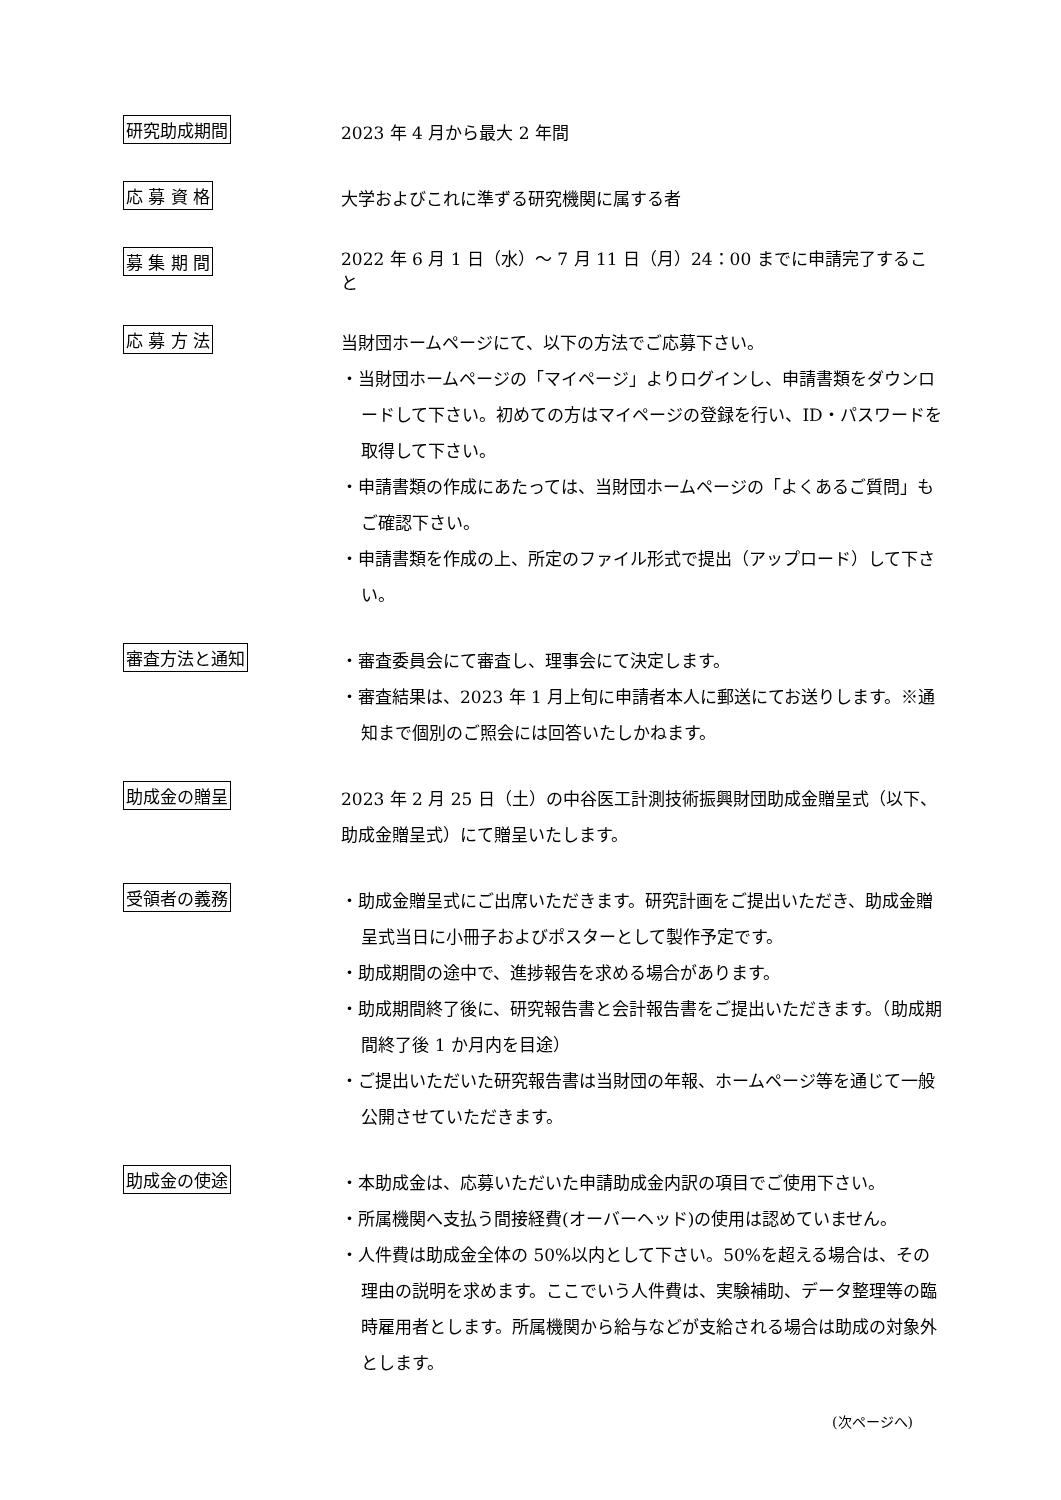研究助成期間
2023 年 4 月から最大 2 年間
応 募 資 格
大学およびこれに準ずる研究機関に属する者
募 集 期 間
2022 年 6 月 1 日（水）～ 7 月 11 日（月）24：00 までに申請完了すること
応 募 方 法
当財団ホームページにて、以下の方法でご応募下さい。
・当財団ホームページの「マイページ」よりログインし、申請書類をダウンロードして下さい。初めての方はマイページの登録を行い、ID・パスワードを取得して下さい。
・申請書類の作成にあたっては、当財団ホームページの「よくあるご質問」もご確認下さい。
・申請書類を作成の上、所定のファイル形式で提出（アップロード）して下さい。
審査方法と通知
・審査委員会にて審査し、理事会にて決定します。
・審査結果は、2023 年 1 月上旬に申請者本人に郵送にてお送りします。※通知まで個別のご照会には回答いたしかねます。
助成金の贈呈
2023 年 2 月 25 日（土）の中谷医工計測技術振興財団助成金贈呈式（以下、助成金贈呈式）にて贈呈いたします。
受領者の義務
・助成金贈呈式にご出席いただきます。研究計画をご提出いただき、助成金贈呈式当日に小冊子およびポスターとして製作予定です。
・助成期間の途中で、進捗報告を求める場合があります。
・助成期間終了後に、研究報告書と会計報告書をご提出いただきます。（助成期間終了後 1 か月内を目途）
・ご提出いただいた研究報告書は当財団の年報、ホームページ等を通じて一般公開させていただきます。
助成金の使途
・本助成金は、応募いただいた申請助成金内訳の項目でご使用下さい。
・所属機関へ支払う間接経費(オーバーヘッド)の使用は認めていません。
・人件費は助成金全体の 50%以内として下さい。50%を超える場合は、その理由の説明を求めます。ここでいう人件費は、実験補助、データ整理等の臨時雇用者とします。所属機関から給与などが支給される場合は助成の対象外とします。
(次ページへ)